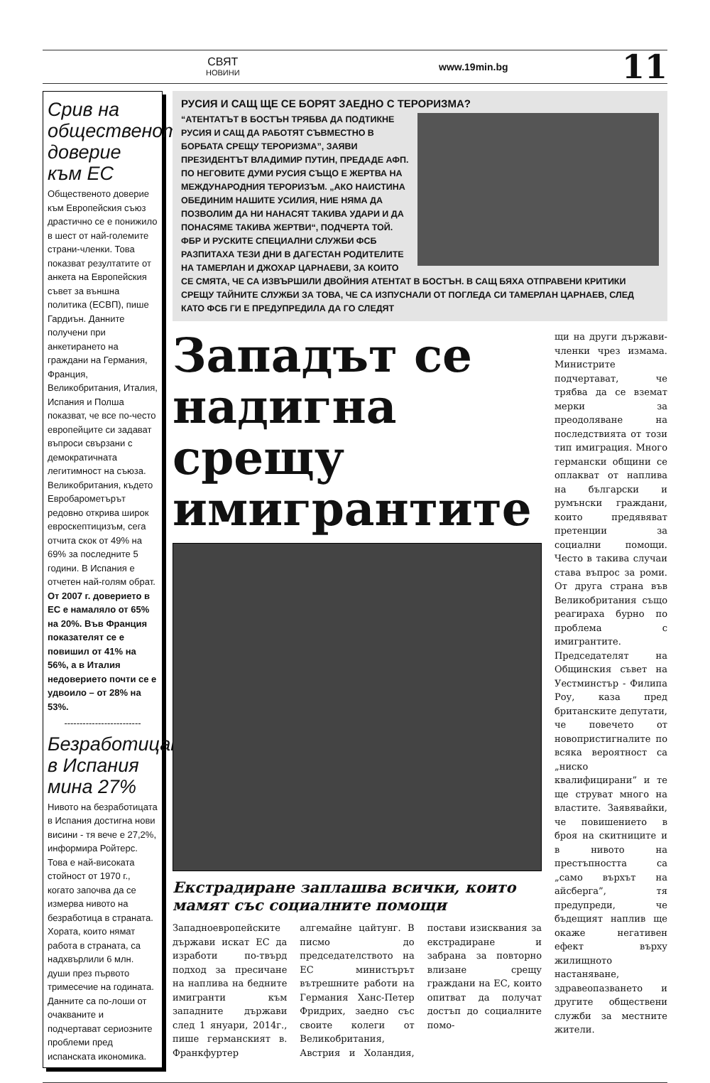СВЯТ
НОВИНИ
www.19min.bg
11
Срив на общественото доверие към ЕС
Общественото доверие към Европейския съюз драстично се е понижило в шест от най-големите страни-членки. Това показват резултатите от анкета на Европейския съвет за външна политика (ЕСВП), пише Гардиън. Данните получени при анкетирането на граждани на Германия, Франция, Великобритания, Италия, Испания и Полша показват, че все по-често европейците си задават въпроси свързани с демократичната легитимност на съюза. Великобритания, където Евробарометърът редовно открива широк евроскептицизъм, сега отчита скок от 49% на 69% за последните 5 години. В Испания е отчетен най-голям обрат. От 2007 г. доверието в ЕС е намаляло от 65% на 20%. Във Франция показателят се е повишил от 41% на 56%, а в Италия недоверието почти се е удвоило – от 28% на 53%.
-------------------------
Безработицата в Испания мина 27%
Нивото на безработицата в Испания достигна нови висини - тя вече е 27,2%, информира Ройтерс. Това е най-високата стойност от 1970 г., когато започва да се измерва нивото на безработица в страната. Хората, които нямат работа в страната, са надхвърлили 6 млн. души през първото тримесечие на годината. Данните са по-лоши от очакваните и подчертават сериозните проблеми пред испанската икономика.
РУСИЯ И САЩ ЩЕ СЕ БОРЯТ ЗАЕДНО С ТЕРОРИЗМА?
“АТЕНТАТЪТ В БОСТЪН ТРЯБВА ДА ПОДТИКНЕ РУСИЯ И САЩ ДА РАБОТЯТ СЪВМЕСТНО В БОРБАТА СРЕЩУ ТЕРОРИЗМА”, ЗАЯВИ ПРЕЗИДЕНТЪТ ВЛАДИМИР ПУТИН, ПРЕДАДЕ АФП. ПО НЕГОВИТЕ ДУМИ РУСИЯ СЪЩО Е ЖЕРТВА НА МЕЖДУНАРОДНИЯ ТЕРОРИЗЪМ. „АКО НАИСТИНА ОБЕДИНИМ НАШИТЕ УСИЛИЯ, НИЕ НЯМА ДА ПОЗВОЛИМ ДА НИ НАНАСЯТ ТАКИВА УДАРИ И ДА ПОНАСЯМЕ ТАКИВА ЖЕРТВИ“, ПОДЧЕРТА ТОЙ. ФБР И РУСКИТЕ СПЕЦИАЛНИ СЛУЖБИ ФСБ РАЗПИТАХА ТЕЗИ ДНИ В ДАГЕСТАН РОДИТЕЛИТЕ НА ТАМЕРЛАН И ДЖОХАР ЦАРНАЕВИ, ЗА КОИТО СЕ СМЯТА, ЧЕ СА ИЗВЪРШИЛИ ДВОЙНИЯ АТЕНТАТ В БОСТЪН. В САЩ БЯХА ОТПРАВЕНИ КРИТИКИ СРЕЩУ ТАЙНИТЕ СЛУЖБИ ЗА ТОВА, ЧЕ СА ИЗПУСНАЛИ ОТ ПОГЛЕДА СИ ТАМЕРЛАН ЦАРНАЕВ, СЛЕД КАТО ФСБ ГИ Е ПРЕДУПРЕДИЛА ДА ГО СЛЕДЯТ
Западът се надигна срещу имигрантите
Екстрадиране заплашва всички, които мамят със социалните помощи
Западноевропейските държави искат ЕС да изработи по-твърд подход за пресичане на наплива на бедните имигранти към западните държави след 1 януари, 2014г., пише германският в. Франкфуртер алгемайне цайтунг. В писмо до председателството на ЕС министърът вътрешните работи на Германия Ханс-Петер Фридрих, заедно със своите колеги от Великобритания, Австрия и Холандия, постави изисквания за екстрадиране и забрана за повторно влизане срещу граждани на ЕС, които опитват да получат достъп до социалните помо-
щи на други държави-членки чрез измама. Министрите подчертават, че трябва да се вземат мерки за преодоляване на последствията от този тип имиграция. Много германски общини се оплакват от наплива на български и румънски граждани, които предявяват претенции за социални помощи. Често в такива случаи става въпрос за роми. От друга страна във Великобритания също реагираха бурно по проблема с имигрантите. Председателят на Общинския съвет на Уестминстър - Филипа Роу, каза пред британските депутати, че повечето от новопристигналите по всяка вероятност са „ниско квалифицирани” и те ще струват много на властите. Заявявайки, че повишението в броя на скитниците и в нивото на престъпността са „само върхът на айсберга”, тя предупреди, че бъдещият наплив ще окаже негативен ефект върху жилищното настаняване, здравеопазването и другите обществени служби за местните жители.